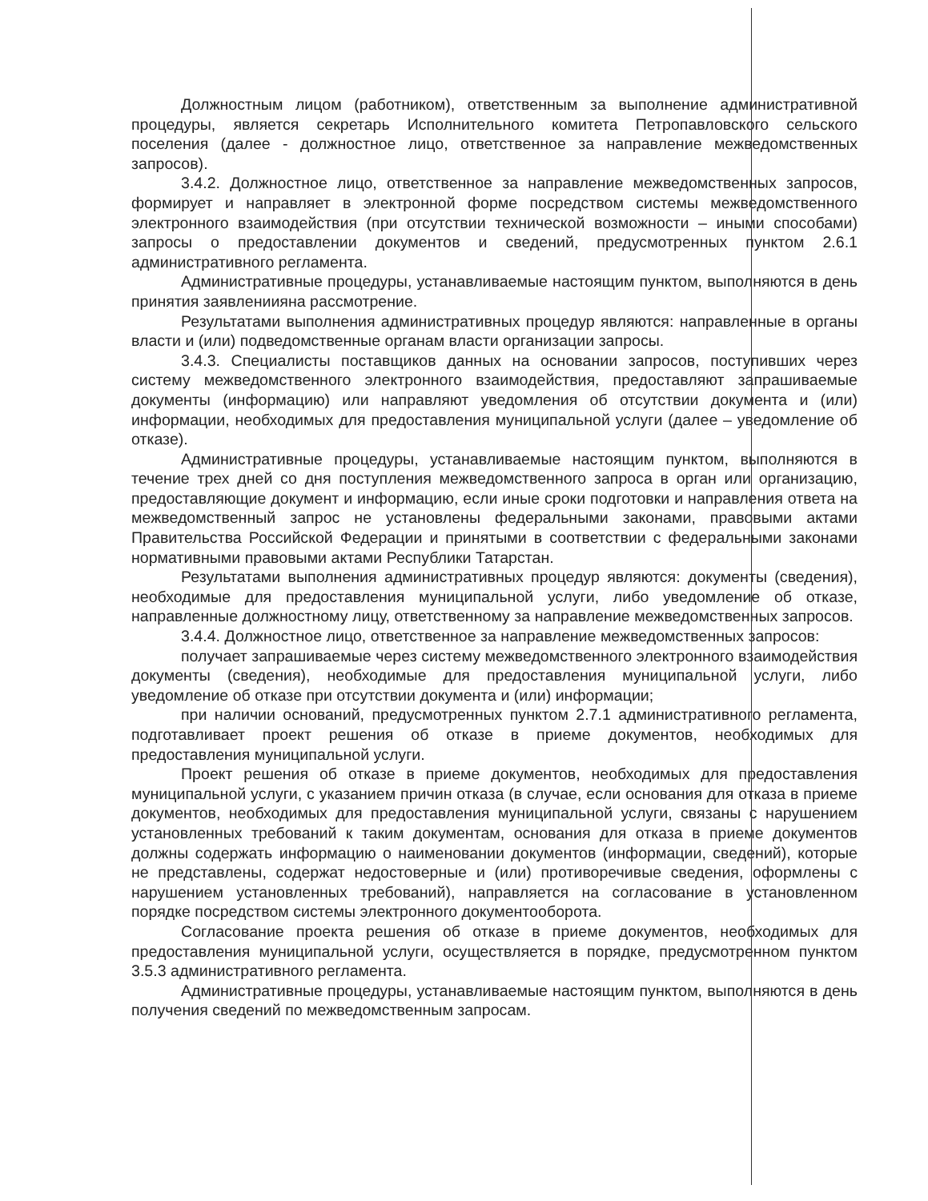Должностным лицом (работником), ответственным за выполнение административной процедуры, является секретарь Исполнительного комитета Петропавловского сельского поселения (далее - должностное лицо, ответственное за направление межведомственных запросов).
3.4.2. Должностное лицо, ответственное за направление межведомственных запросов, формирует и направляет в электронной форме посредством системы межведомственного электронного взаимодействия (при отсутствии технической возможности – иными способами) запросы о предоставлении документов и сведений, предусмотренных пунктом 2.6.1 административного регламента.
Административные процедуры, устанавливаемые настоящим пунктом, выполняются в день принятия заявлениияна рассмотрение.
Результатами выполнения административных процедур являются: направленные в органы власти и (или) подведомственные органам власти организации запросы.
3.4.3. Специалисты поставщиков данных на основании запросов, поступивших через систему межведомственного электронного взаимодействия, предоставляют запрашиваемые документы (информацию) или направляют уведомления об отсутствии документа и (или) информации, необходимых для предоставления муниципальной услуги (далее – уведомление об отказе).
Административные процедуры, устанавливаемые настоящим пунктом, выполняются в течение трех дней со дня поступления межведомственного запроса в орган или организацию, предоставляющие документ и информацию, если иные сроки подготовки и направления ответа на межведомственный запрос не установлены федеральными законами, правовыми актами Правительства Российской Федерации и принятыми в соответствии с федеральными законами нормативными правовыми актами Республики Татарстан.
Результатами выполнения административных процедур являются: документы (сведения), необходимые для предоставления муниципальной услуги, либо уведомление об отказе, направленные должностному лицу, ответственному за направление межведомственных запросов.
3.4.4. Должностное лицо, ответственное за направление межведомственных запросов:
получает запрашиваемые через систему межведомственного электронного взаимодействия документы (сведения), необходимые для предоставления муниципальной услуги, либо уведомление об отказе при отсутствии документа и (или) информации;
при наличии оснований, предусмотренных пунктом 2.7.1 административного регламента, подготавливает проект решения об отказе в приеме документов, необходимых для предоставления муниципальной услуги.
Проект решения об отказе в приеме документов, необходимых для предоставления муниципальной услуги, с указанием причин отказа (в случае, если основания для отказа в приеме документов, необходимых для предоставления муниципальной услуги, связаны с нарушением установленных требований к таким документам, основания для отказа в приеме документов должны содержать информацию о наименовании документов (информации, сведений), которые не представлены, содержат недостоверные и (или) противоречивые сведения, оформлены с нарушением установленных требований), направляется на согласование в установленном порядке посредством системы электронного документооборота.
Согласование проекта решения об отказе в приеме документов, необходимых для предоставления муниципальной услуги, осуществляется в порядке, предусмотренном пунктом 3.5.3 административного регламента.
Административные процедуры, устанавливаемые настоящим пунктом, выполняются в день получения сведений по межведомственным запросам.